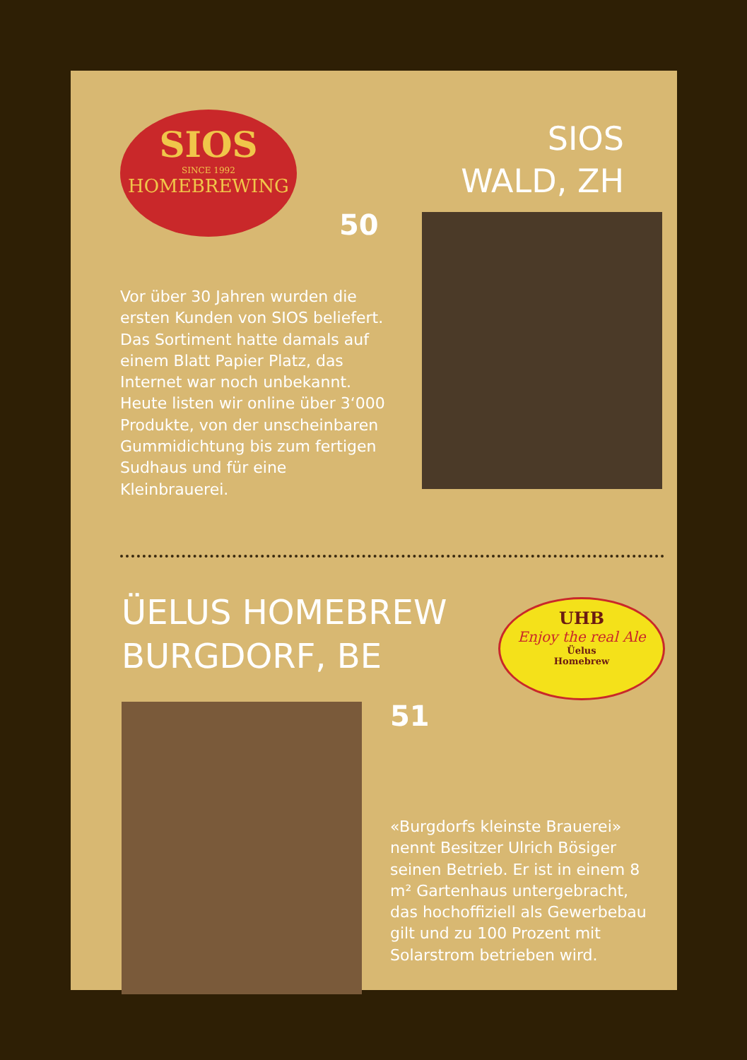SIOS
SINCE 1992
HOMEBREWING
SIOS
WALD, ZH
50
Vor über 30 Jahren wurden die ersten Kunden von SIOS beliefert. Das Sortiment hatte damals auf einem Blatt Papier Platz, das Internet war noch unbekannt. Heute listen wir online über 3‘000 Produkte, von der un­scheinbaren Gummidichtung bis zum fertigen Sudhaus und für eine Kleinbrauerei.
ÜELUS HOMEBREW
BURGDORF, BE
UHB
Enjoy the real Ale
Üelus
Homebrew
51
«Burgdorfs kleinste Brauerei» nennt Besitzer Ulrich Bösiger seinen Betrieb. Er ist in einem 8 m² Gartenhaus unterge­bracht, das hochoffiziell als Gewerbebau gilt und zu 100 Prozent mit Solarstrom betrieben wird.